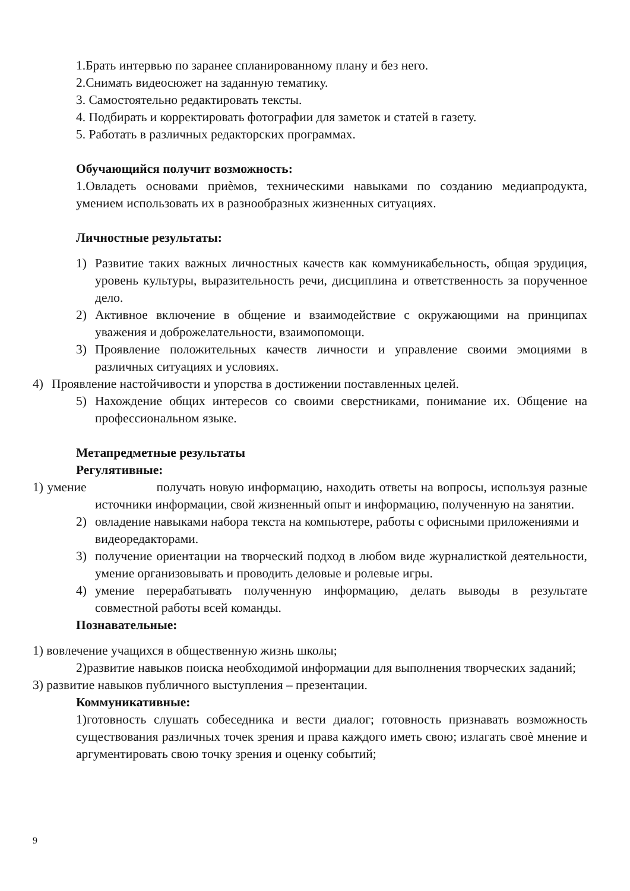1.Брать интервью по заранее спланированному плану и без него.
2.Снимать видеосюжет на заданную тематику.
3. Самостоятельно редактировать тексты.
4. Подбирать и корректировать фотографии для заметок и статей в газету.
5. Работать в различных редакторских программах.
Обучающийся получит возможность:
1.Овладеть основами приѐмов, техническими навыками по созданию медиапродукта, умением использовать их в разнообразных жизненных ситуациях.
Личностные результаты:
1) Развитие таких важных личностных качеств как коммуникабельность, общая эрудиция, уровень культуры, выразительность речи, дисциплина и ответственность за порученное дело.
2) Активное включение в общение и взаимодействие с окружающими на принципах уважения и доброжелательности, взаимопомощи.
3) Проявление положительных качеств личности и управление своими эмоциями в различных ситуациях и условиях.
4) Проявление настойчивости и упорства в достижении поставленных целей.
5) Нахождение общих интересов со своими сверстниками, понимание их. Общение на профессиональном языке.
Метапредметные результаты
Регулятивные:
1) умение получать новую информацию, находить ответы на вопросы, используя разные источники информации, свой жизненный опыт и информацию, полученную на занятии.
2) овладение навыками набора текста на компьютере, работы с офисными приложениями и видеоредакторами.
3) получение ориентации на творческий подход в любом виде журналисткой деятельности, умение организовывать и проводить деловые и ролевые игры.
4) умение перерабатывать полученную информацию, делать выводы в результате совместной работы всей команды.
Познавательные:
1) вовлечение учащихся в общественную жизнь школы;
2)развитие навыков поиска необходимой информации для выполнения творческих заданий;
3) развитие навыков публичного выступления – презентации.
Коммуникативные:
1)готовность слушать собеседника и вести диалог; готовность признавать возможность существования различных точек зрения и права каждого иметь свою; излагать своѐ мнение и аргументировать свою точку зрения и оценку событий;
9